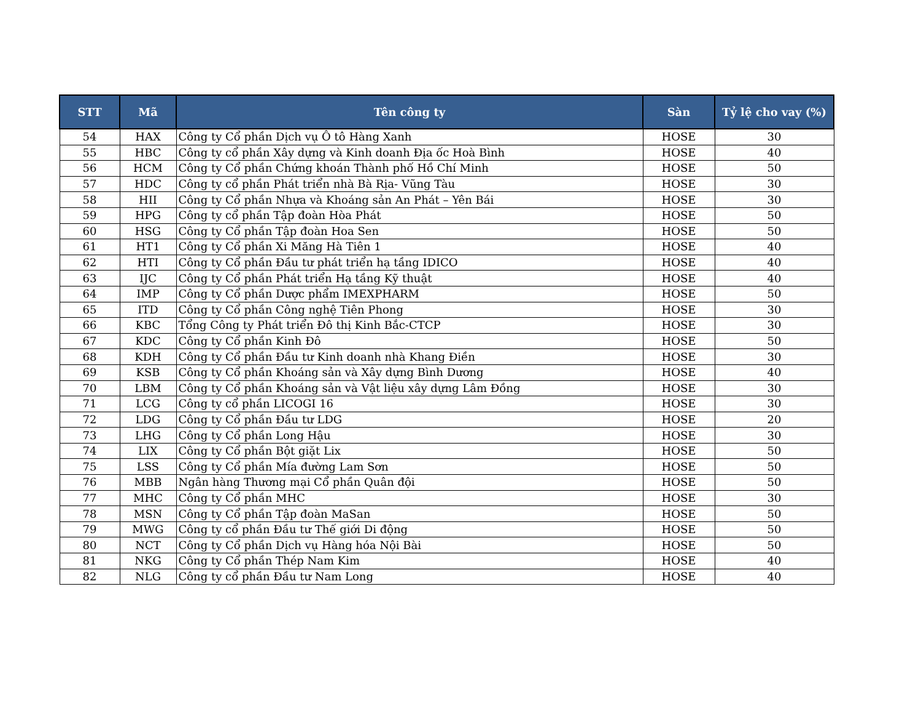| STT | Mã | Tên công ty | Sàn | Tỷ lệ cho vay (%) |
| --- | --- | --- | --- | --- |
| 54 | HAX | Công ty Cổ phần Dịch vụ Ô tô Hàng Xanh | HOSE | 30 |
| 55 | HBC | Công ty cổ phần Xây dựng và Kinh doanh Địa ốc Hoà Bình | HOSE | 40 |
| 56 | HCM | Công ty Cổ phần Chứng khoán Thành phố Hồ Chí Minh | HOSE | 50 |
| 57 | HDC | Công ty cổ phần Phát triển nhà Bà Rịa- Vũng Tàu | HOSE | 30 |
| 58 | HII | Công ty Cổ phần Nhựa và Khoáng sản An Phát – Yên Bái | HOSE | 30 |
| 59 | HPG | Công ty cổ phần Tập đoàn Hòa Phát | HOSE | 50 |
| 60 | HSG | Công ty Cổ phần Tập đoàn Hoa Sen | HOSE | 50 |
| 61 | HT1 | Công ty Cổ phần Xi Măng Hà Tiên 1 | HOSE | 40 |
| 62 | HTI | Công ty Cổ phần Đầu tư phát triển hạ tầng IDICO | HOSE | 40 |
| 63 | IJC | Công ty Cổ phần Phát triển Hạ tầng Kỹ thuật | HOSE | 40 |
| 64 | IMP | Công ty Cổ phần Dược phẩm IMEXPHARM | HOSE | 50 |
| 65 | ITD | Công ty Cổ phần Công nghệ Tiên Phong | HOSE | 30 |
| 66 | KBC | Tổng Công ty Phát triển Đô thị Kinh Bắc-CTCP | HOSE | 30 |
| 67 | KDC | Công ty Cổ phần Kinh Đô | HOSE | 50 |
| 68 | KDH | Công ty Cổ phần Đầu tư Kinh doanh nhà Khang Điền | HOSE | 30 |
| 69 | KSB | Công ty Cổ phần Khoáng sản và Xây dựng Bình Dương | HOSE | 40 |
| 70 | LBM | Công ty Cổ phần Khoáng sản và Vật liệu xây dựng Lâm Đồng | HOSE | 30 |
| 71 | LCG | Công ty cổ phần LICOGI 16 | HOSE | 30 |
| 72 | LDG | Công ty Cổ phần Đầu tư LDG | HOSE | 20 |
| 73 | LHG | Công ty Cổ phần Long Hậu | HOSE | 30 |
| 74 | LIX | Công ty Cổ phần Bột giặt Lix | HOSE | 50 |
| 75 | LSS | Công ty Cổ phần Mía đường Lam Sơn | HOSE | 50 |
| 76 | MBB | Ngân hàng Thương mại Cổ phần Quân đội | HOSE | 50 |
| 77 | MHC | Công ty Cổ phần MHC | HOSE | 30 |
| 78 | MSN | Công ty Cổ phần Tập đoàn MaSan | HOSE | 50 |
| 79 | MWG | Công ty cổ phần Đầu tư Thế giới Di động | HOSE | 50 |
| 80 | NCT | Công ty Cổ phần Dịch vụ Hàng hóa Nội Bài | HOSE | 50 |
| 81 | NKG | Công ty Cổ phần Thép Nam Kim | HOSE | 40 |
| 82 | NLG | Công ty cổ phần Đầu tư Nam Long | HOSE | 40 |